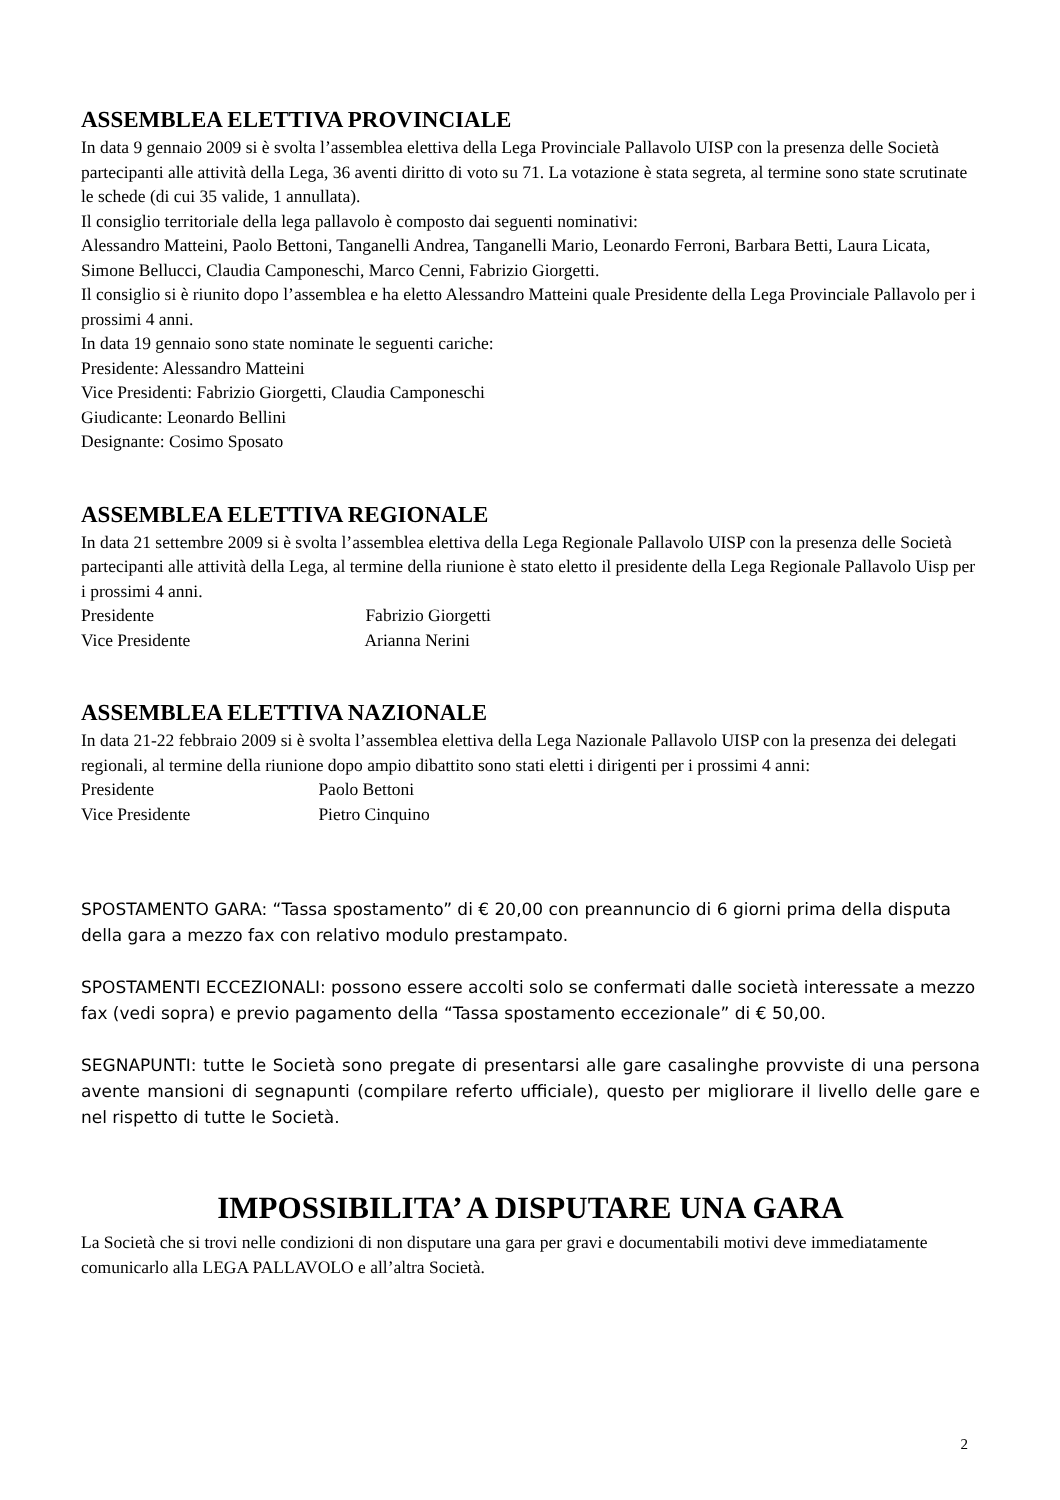ASSEMBLEA ELETTIVA PROVINCIALE
In data 9 gennaio 2009 si è svolta l’assemblea elettiva della Lega Provinciale Pallavolo UISP con la presenza delle Società partecipanti alle attività della Lega, 36 aventi diritto di voto su 71. La votazione è stata segreta, al termine sono state scrutinate le schede (di cui 35 valide, 1 annullata).
Il consiglio territoriale della lega pallavolo è composto dai seguenti nominativi:
Alessandro Matteini, Paolo Bettoni, Tanganelli Andrea, Tanganelli Mario, Leonardo Ferroni, Barbara Betti, Laura Licata, Simone Bellucci, Claudia Camponeschi, Marco Cenni, Fabrizio Giorgetti.
Il consiglio si è riunito dopo l’assemblea e ha eletto Alessandro Matteini quale Presidente della Lega Provinciale Pallavolo per i prossimi 4 anni.
In data 19 gennaio sono state nominate le seguenti cariche:
Presidente: Alessandro Matteini
Vice Presidenti: Fabrizio Giorgetti, Claudia Camponeschi
Giudicante: Leonardo Bellini
Designante: Cosimo Sposato
ASSEMBLEA ELETTIVA REGIONALE
In data 21 settembre 2009 si è svolta l’assemblea elettiva della Lega Regionale Pallavolo UISP con la presenza delle Società partecipanti alle attività della Lega, al termine della riunione è stato eletto il presidente della Lega Regionale Pallavolo Uisp per i prossimi 4 anni.
Presidente Fabrizio Giorgetti
Vice Presidente Arianna Nerini
ASSEMBLEA ELETTIVA NAZIONALE
In data 21-22 febbraio 2009 si è svolta l’assemblea elettiva della Lega Nazionale Pallavolo UISP con la presenza dei delegati regionali, al termine della riunione dopo ampio dibattito sono stati eletti i dirigenti per i prossimi 4 anni:
Presidente Paolo Bettoni
Vice Presidente Pietro Cinquino
SPOSTAMENTO GARA: “Tassa spostamento” di € 20,00 con preannuncio di 6 giorni prima della disputa della gara a mezzo fax con relativo modulo prestampato.
SPOSTAMENTI ECCEZIONALI: possono essere accolti solo se confermati dalle società interessate a mezzo fax (vedi sopra) e previo pagamento della “Tassa spostamento eccezionale” di € 50,00.
SEGNAPUNTI: tutte le Società sono pregate di presentarsi alle gare casalinghe provviste di una persona avente mansioni di segnapunti (compilare referto ufficiale), questo per migliorare il livello delle gare e nel rispetto di tutte le Società.
IMPOSSIBILITA’ A DISPUTARE UNA GARA
La Società che si trovi nelle condizioni di non disputare una gara per gravi e documentabili motivi deve immediatamente comunicarlo alla LEGA PALLAVOLO e all’altra Società.
2